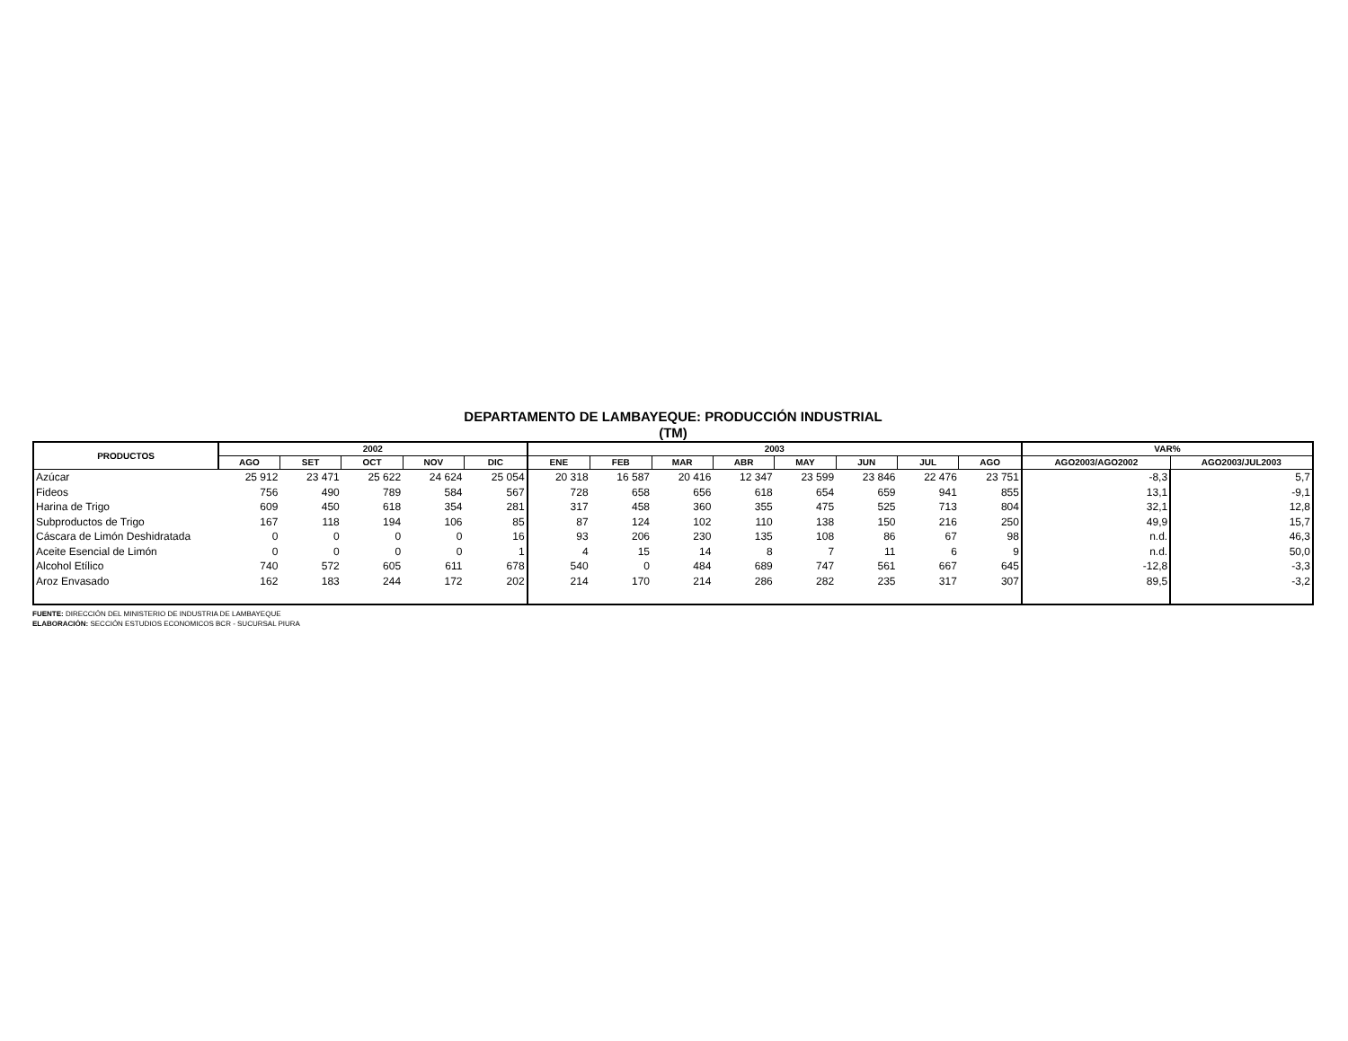DEPARTAMENTO DE LAMBAYEQUE: PRODUCCIÓN INDUSTRIAL
(TM)
| PRODUCTOS | 2002 | | | | | 2003 | | | | | | | | VAR% | |
| --- | --- | --- | --- | --- | --- | --- | --- | --- | --- | --- | --- | --- | --- | --- | --- |
| | AGO | SET | OCT | NOV | DIC | ENE | FEB | MAR | ABR | MAY | JUN | JUL | AGO | AGO2003/AGO2002 | AGO2003/JUL2003 |
| Azúcar | 25 912 | 23 471 | 25 622 | 24 624 | 25 054 | 20 318 | 16 587 | 20 416 | 12 347 | 23 599 | 23 846 | 22 476 | 23 751 | -8,3 | 5,7 |
| Fideos | 756 | 490 | 789 | 584 | 567 | 728 | 658 | 656 | 618 | 654 | 659 | 941 | 855 | 13,1 | -9,1 |
| Harina de Trigo | 609 | 450 | 618 | 354 | 281 | 317 | 458 | 360 | 355 | 475 | 525 | 713 | 804 | 32,1 | 12,8 |
| Subproductos de Trigo | 167 | 118 | 194 | 106 | 85 | 87 | 124 | 102 | 110 | 138 | 150 | 216 | 250 | 49,9 | 15,7 |
| Cáscara de Limón Deshidratada | 0 | 0 | 0 | 0 | 16 | 93 | 206 | 230 | 135 | 108 | 86 | 67 | 98 | n.d. | 46,3 |
| Aceite Esencial de Limón | 0 | 0 | 0 | 0 | 1 | 4 | 15 | 14 | 8 | 7 | 11 | 6 | 9 | n.d. | 50,0 |
| Alcohol Etílico | 740 | 572 | 605 | 611 | 678 | 540 | 0 | 484 | 689 | 747 | 561 | 667 | 645 | -12,8 | -3,3 |
| Aroz Envasado | 162 | 183 | 244 | 172 | 202 | 214 | 170 | 214 | 286 | 282 | 235 | 317 | 307 | 89,5 | -3,2 |
FUENTE: DIRECCIÓN DEL MINISTERIO DE INDUSTRIA DE LAMBAYEQUE
ELABORACIÓN: SECCIÓN ESTUDIOS ECONOMICOS BCR - SUCURSAL PIURA